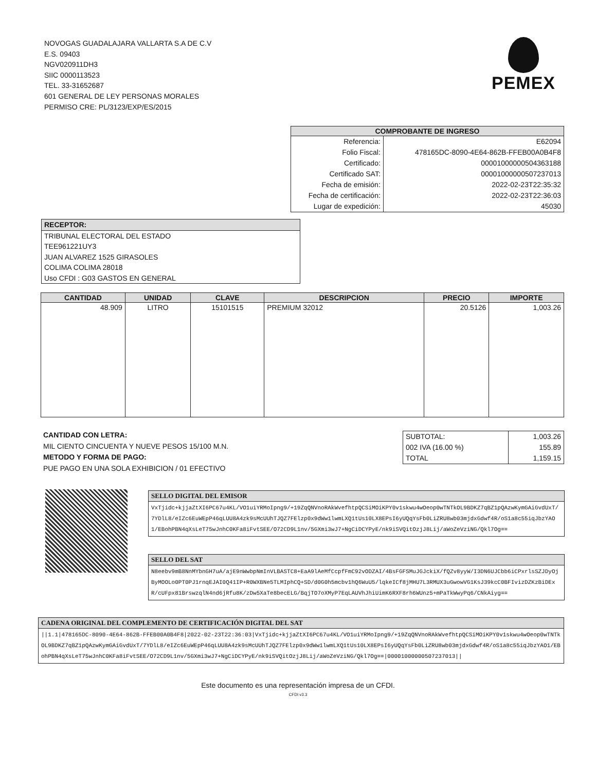NOVOGAS GUADALAJARA VALLARTA S.A DE C.V
E.S. 09403
NGV020911DH3
SIIC 0000113523
TEL. 33-31652687
601 GENERAL DE LEY PERSONAS MORALES
PERMISO CRE: PL/3123/EXP/ES/2015
PEMEX
| COMPROBANTE DE INGRESO | |
| --- | --- |
| Referencia: | E62094 |
| Folio Fiscal: | 478165DC-8090-4E64-862B-FFEB00A0B4F8 |
| Certificado: | 00001000000504363188 |
| Certificado SAT: | 00001000000507237013 |
| Fecha de emisión: | 2022-02-23T22:35:32 |
| Fecha de certificación: | 2022-02-23T22:36:03 |
| Lugar de expedición: | 45030 |
RECEPTOR:
TRIBUNAL ELECTORAL DEL ESTADO
TEE961221UY3
JUAN ALVAREZ 1525 GIRASOLES
COLIMA COLIMA 28018
Uso CFDI : G03 GASTOS EN GENERAL
| CANTIDAD | UNIDAD | CLAVE | DESCRIPCION | PRECIO | IMPORTE |
| --- | --- | --- | --- | --- | --- |
| 48.909 | LITRO | 15101515 | PREMIUM 32012 | 20.5126 | 1,003.26 |
CANTIDAD CON LETRA:
MIL CIENTO CINCUENTA Y NUEVE PESOS 15/100 M.N.
METODO Y FORMA DE PAGO:
PUE PAGO EN UNA SOLA EXHIBICION / 01 EFECTIVO
| SUBTOTAL: | 1,003.26 |
| 002 IVA (16.00 %) | 155.89 |
| TOTAL | 1,159.15 |
SELLO DIGITAL DEL EMISOR
VxTjidc+kjjaZtXI6PC67u4KL/VO1uiYRMoIpng9/+19ZqQNVnoRAkWvefhtpQCSiMOiKPY0v1skwu4wOeop0wTNTkOL9BDKZ7qBZ1pQAzwKymGAiGvdUxT/7YDlL8/eIZc6EuWEpP46qLUU8A4zk9sMcUUhTJQZ7FElzp0x9dWw1lwmLXQ1tUs10LX8EPsI6yUQqYsFb0LiZRU8wb03mjdxGdwf4R/oS1a8c55iqJbzYAO1/EBohPBN4qXsLeT75wJnhC0KFa8iFvtSEE/O72CD9L1nv/5GXmi3wJ7+NgCiDCYPyE/nk9iSVQitOzjJ8Lij/aWoZeVziNG/Qkl7Og==
SELLO DEL SAT
N8eebv9mB8NnMYbnGH7uA/ajE9nWwbpNmInVLBASTC8+EaA9lAeMfCcpfFmC92vODZAI/4BsFGFSMuJGJckiX/fQZv8yyW/I3DN6UJCbb6iCPxrlsSZJDyOjByMOOLo0PT0PJ1rnqEJAI0Q41IP+R0WXBNe5TLMIphCQ+SD/d0G0h5mcbv1hQ6WuU5/lqkeICf8jMHU7L3RMUX3uGwowVG1KsJ39kcC0BFIvizDZKzBiDExR/cUFpx81BrswzqlN4nd6jRfu8K/zDw5XaTe8becELG/BqjTO7oXMyP7EqLAUVhJhiUimK6RXF8rh6WUnz5+mPaTkWwyPq6/CNkAiyg==
CADENA ORIGINAL DEL COMPLEMENTO DE CERTIFICACIÓN DIGITAL DEL SAT
||1.1|478165DC-8090-4E64-862B-FFEB00A0B4F8|2022-02-23T22:36:03|VxTjidc+kjjaZtXI6PC67u4KL/VO1uiYRMoIpng9/+19ZqQNVnoRAkWvefhtpQCSiMOiKPY0v1skwu4wOeop0wTNTkOL9BDKZ7qBZ1pQAzwKymGAiGvdUxT/7YDlL8/eIZc6EuWEpP46qLUU8A4zk9sMcUUhTJQZ7FElzp0x9dWw1lwmLXQ1tUs10LX8EPsI6yUQqYsFb0LiZRU8wb03mjdxGdwf4R/oS1a8c55iqJbzYAO1/EBohPBN4qXsLeT75wJnhC0KFa8iFvtSEE/O72CD9L1nv/5GXmi3wJ7+NgCiDCYPyE/nk9iSVQitOzjJ8Lij/aWoZeVziNG/Qkl7Og==|00001000000507237013||
Este documento es una representación impresa de un CFDI.
CFDI v3.3